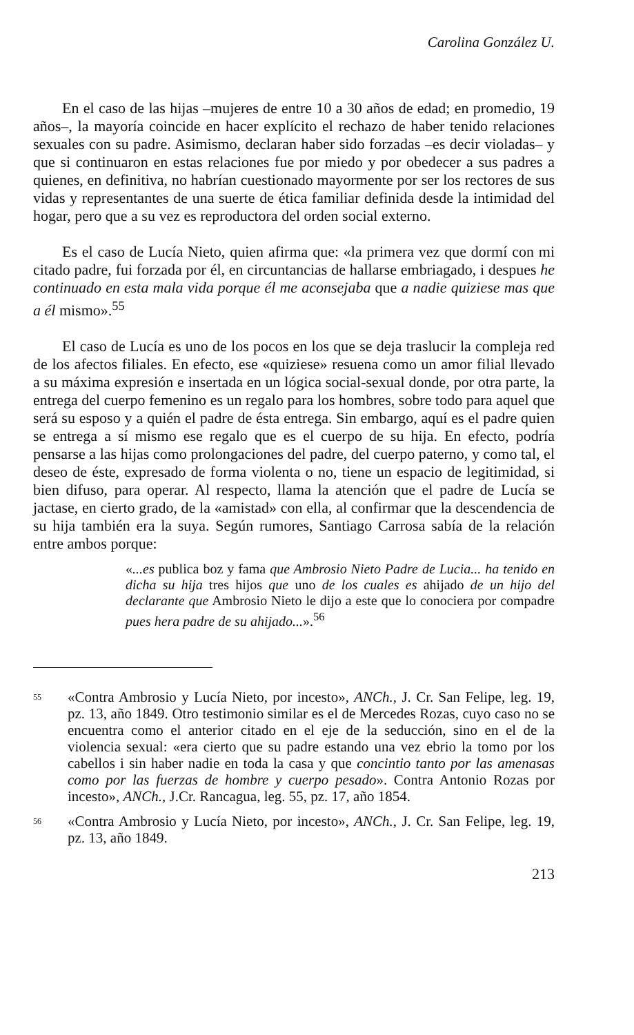Carolina González U.
En el caso de las hijas –mujeres de entre 10 a 30 años de edad; en promedio, 19 años–, la mayoría coincide en hacer explícito el rechazo de haber tenido relaciones sexuales con su padre. Asimismo, declaran haber sido forzadas –es decir violadas– y que si continuaron en estas relaciones fue por miedo y por obedecer a sus padres a quienes, en definitiva, no habrían cuestionado mayormente por ser los rectores de sus vidas y representantes de una suerte de ética familiar definida desde la intimidad del hogar, pero que a su vez es reproductora del orden social externo.
Es el caso de Lucía Nieto, quien afirma que: «la primera vez que dormí con mi citado padre, fui forzada por él, en circuntancias de hallarse embriagado, i despues he continuado en esta mala vida porque él me aconsejaba que a nadie quiziese mas que a él mismo».<sup>55</sup>
El caso de Lucía es uno de los pocos en los que se deja traslucir la compleja red de los afectos filiales. En efecto, ese «quiziese» resuena como un amor filial llevado a su máxima expresión e insertada en un lógica social-sexual donde, por otra parte, la entrega del cuerpo femenino es un regalo para los hombres, sobre todo para aquel que será su esposo y a quién el padre de ésta entrega. Sin embargo, aquí es el padre quien se entrega a sí mismo ese regalo que es el cuerpo de su hija. En efecto, podría pensarse a las hijas como prolongaciones del padre, del cuerpo paterno, y como tal, el deseo de éste, expresado de forma violenta o no, tiene un espacio de legitimidad, si bien difuso, para operar. Al respecto, llama la atención que el padre de Lucía se jactase, en cierto grado, de la «amistad» con ella, al confirmar que la descendencia de su hija también era la suya. Según rumores, Santiago Carrosa sabía de la relación entre ambos porque:
«...es publica boz y fama que Ambrosio Nieto Padre de Lucia... ha tenido en dicha su hija tres hijos que uno de los cuales es ahijado de un hijo del declarante que Ambrosio Nieto le dijo a este que lo conociera por compadre pues hera padre de su ahijado...».<sup>56</sup>
55 «Contra Ambrosio y Lucía Nieto, por incesto», ANCh., J. Cr. San Felipe, leg. 19, pz. 13, año 1849. Otro testimonio similar es el de Mercedes Rozas, cuyo caso no se encuentra como el anterior citado en el eje de la seducción, sino en el de la violencia sexual: «era cierto que su padre estando una vez ebrio la tomo por los cabellos i sin haber nadie en toda la casa y que concintio tanto por las amenasas como por las fuerzas de hombre y cuerpo pesado». Contra Antonio Rozas por incesto», ANCh., J.Cr. Rancagua, leg. 55, pz. 17, año 1854.
56 «Contra Ambrosio y Lucía Nieto, por incesto», ANCh., J. Cr. San Felipe, leg. 19, pz. 13, año 1849.
213